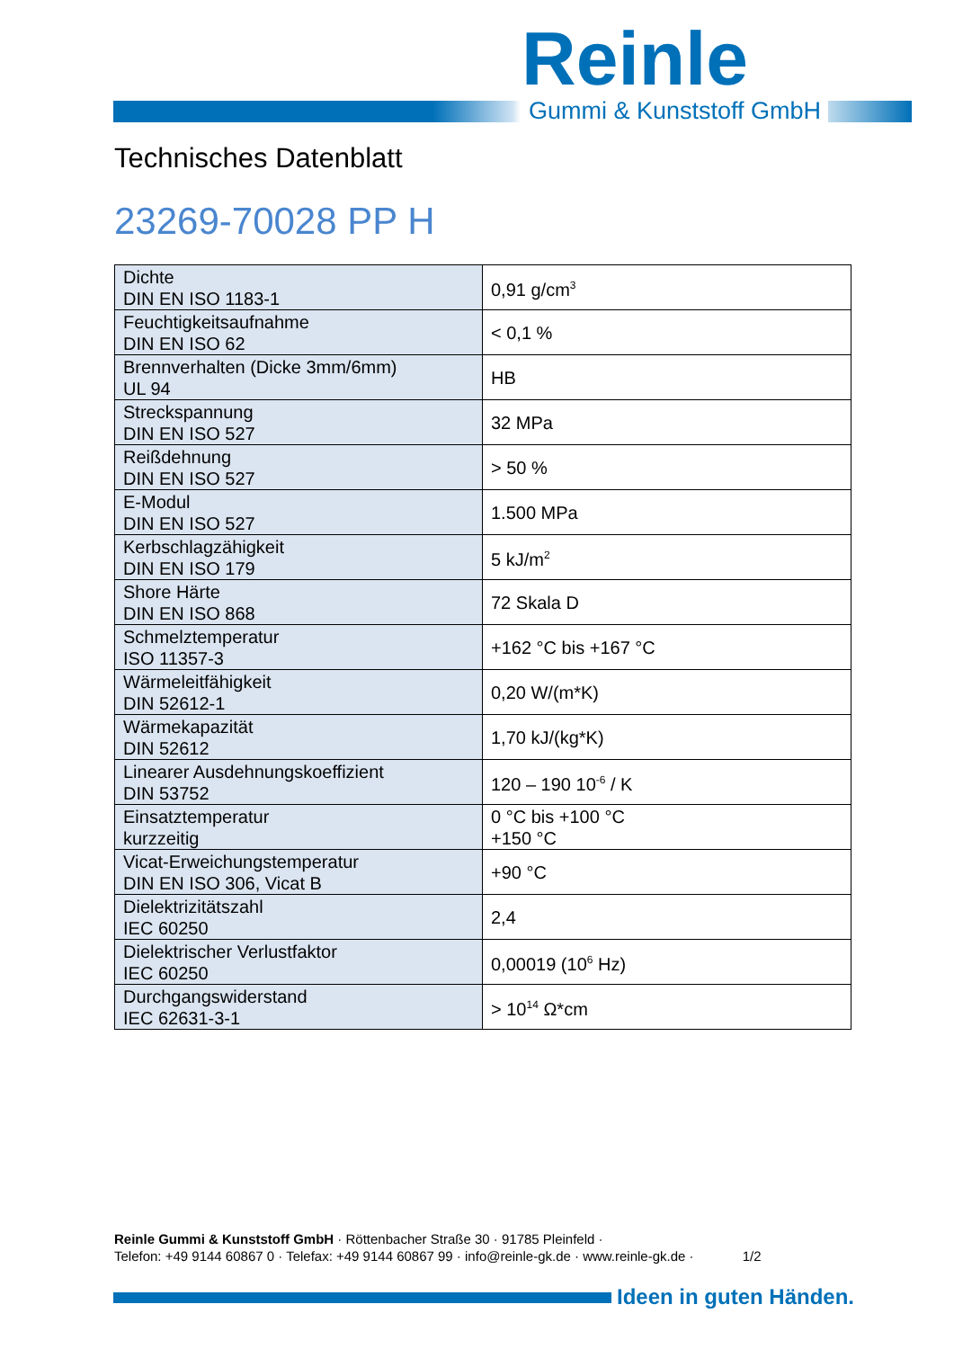Reinle
Gummi & Kunststoff GmbH
Technisches Datenblatt
23269-70028 PP H
| Dichte DIN EN ISO 1183-1 | 0,91 g/cm<sup>3</sup> |
| Feuchtigkeitsaufnahme DIN EN ISO 62 | < 0,1 % |
| Brennverhalten (Dicke 3mm/6mm) UL 94 | HB |
| Streckspannung DIN EN ISO 527 | 32 MPa |
| Reißdehnung DIN EN ISO 527 | > 50 % |
| E-Modul DIN EN ISO 527 | 1.500 MPa |
| Kerbschlagzähigkeit DIN EN ISO 179 | 5 kJ/m<sup>2</sup> |
| Shore Härte DIN EN ISO 868 | 72 Skala D |
| Schmelztemperatur ISO 11357-3 | +162 °C bis +167 °C |
| Wärmeleitfähigkeit DIN 52612-1 | 0,20 W/(m*K) |
| Wärmekapazität DIN 52612 | 1,70 kJ/(kg*K) |
| Linearer Ausdehnungskoeffizient DIN 53752 | 120 – 190 10<sup>-6</sup> / K |
| Einsatztemperatur kurzzeitig | 0 °C bis +100 °C +150 °C |
| Vicat-Erweichungstemperatur DIN EN ISO 306, Vicat B | +90 °C |
| Dielektrizitätszahl IEC 60250 | 2,4 |
| Dielektrischer Verlustfaktor IEC 60250 | 0,00019 (10<sup>6</sup> Hz) |
| Durchgangswiderstand IEC 62631-3-1 | > 10<sup>14</sup> Ω*cm |
Reinle Gummi & Kunststoff GmbH · Röttenbacher Straße 30 · 91785 Pleinfeld ·
Telefon: +49 9144 60867 0 · Telefax: +49 9144 60867 99 · info@reinle-gk.de · www.reinle-gk.de · 1/2
Ideen in guten Händen.